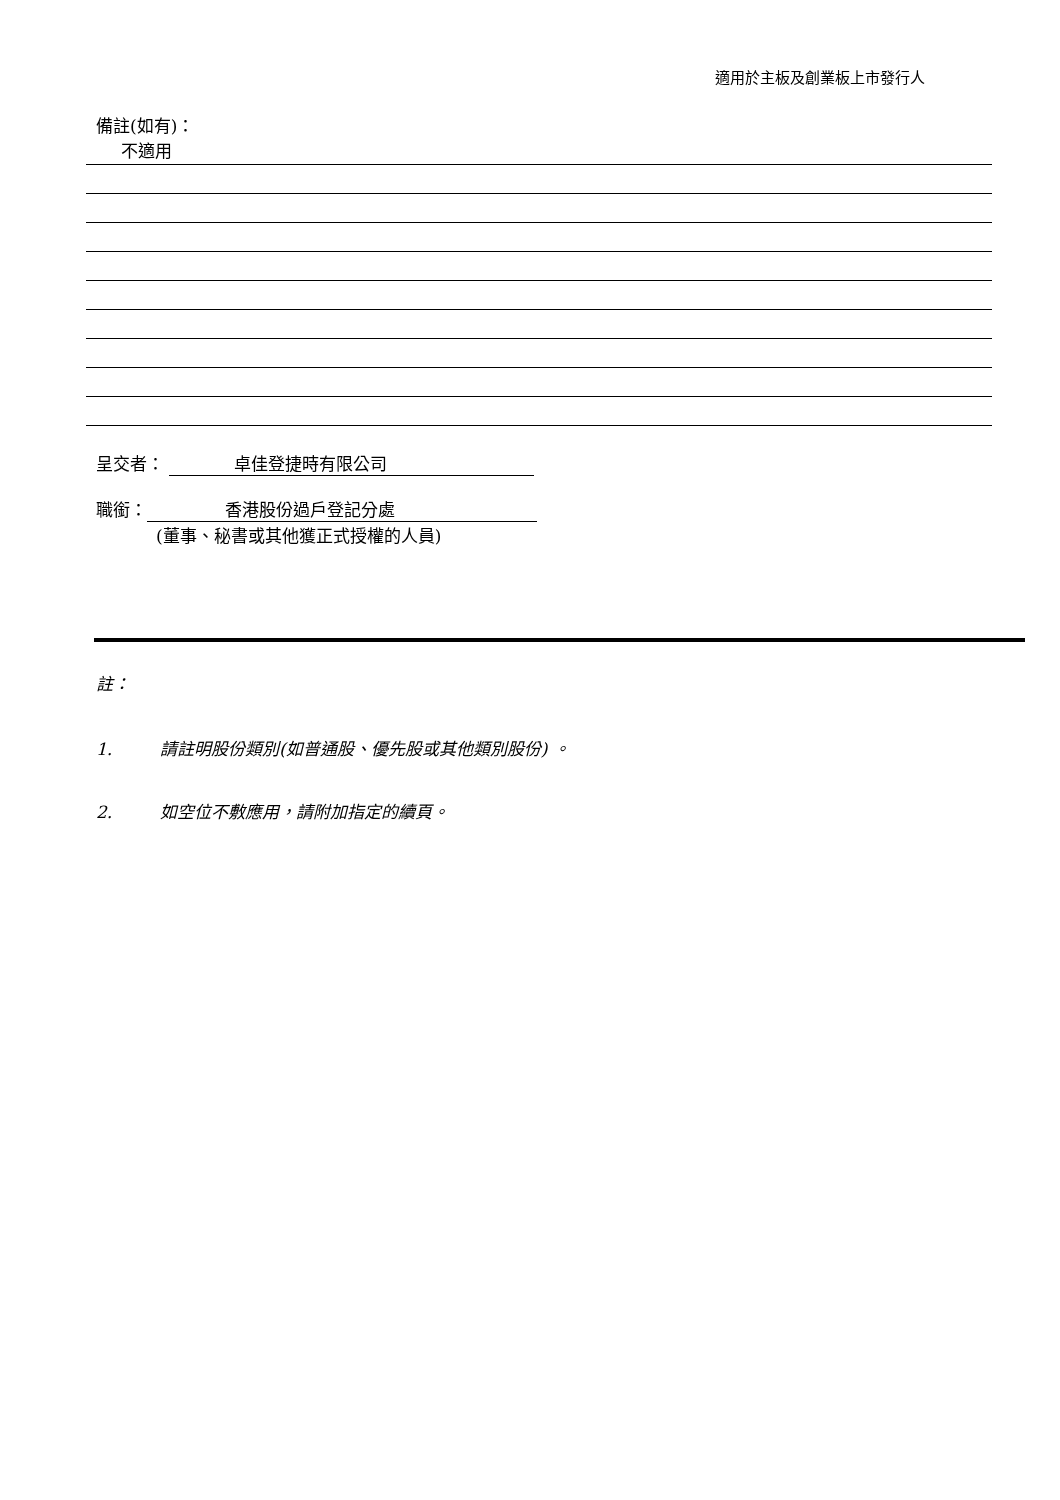適用於主板及創業板上市發行人
備註(如有)：
不適用
呈交者： 卓佳登捷時有限公司
職銜： 香港股份過戶登記分處
(董事、秘書或其他獲正式授權的人員)
註：
1. 請註明股份類別(如普通股、優先股或其他類別股份) 。
2. 如空位不敷應用，請附加指定的續頁。